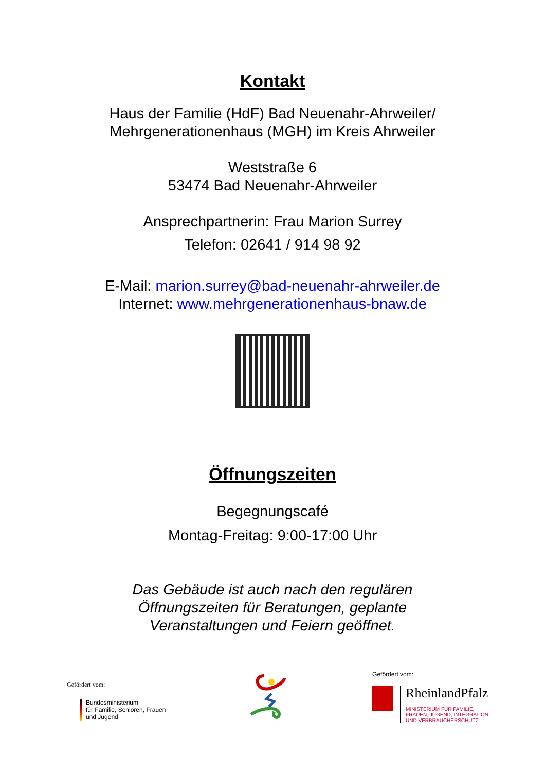Kontakt
Haus der Familie (HdF) Bad Neuenahr-Ahrweiler/
Mehrgenerationenhaus (MGH) im Kreis Ahrweiler
Weststraße 6
53474 Bad Neuenahr-Ahrweiler
Ansprechpartnerin: Frau Marion Surrey
Telefon: 02641 / 914 98 92
E-Mail: marion.surrey@bad-neuenahr-ahrweiler.de
Internet: www.mehrgenerationenhaus-bnaw.de
Öffnungszeiten
Begegnungscafé
Montag-Freitag: 9:00-17:00 Uhr
Das Gebäude ist auch nach den regulären
Öffnungszeiten für Beratungen, geplante
Veranstaltungen und Feiern geöffnet.
Gefördert vom:
Bundesministerium
für Familie, Senioren, Frauen
und Jugend
Gefördert vom:
RheinlandPfalz
MINISTERIUM FÜR FAMILIE,
FRAUEN, JUGEND, INTEGRATION
UND VERBRAUCHERSCHUTZ